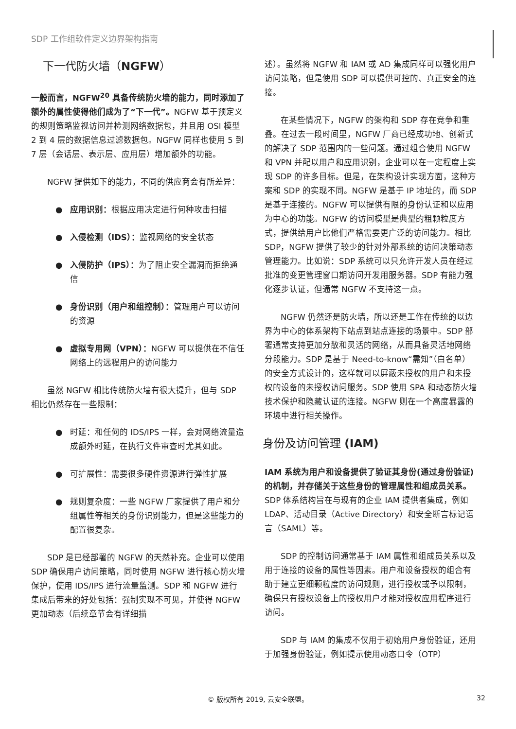SDP 工作组软件定义边界架构指南
下一代防火墙（NGFW）
一般而言，NGFW<sup>20</sup> 具备传统防火墙的能力，同时添加了额外的属性使得他们成为了“下一代”。NGFW 基于预定义的规则策略监视访问并检测网络数据包，并且用 OSI 模型 2 到 4 层的数据信息过滤数据包。NGFW 同样也使用 5 到 7 层（会话层、表示层、应用层）增加额外的功能。
NGFW 提供如下的能力，不同的供应商会有所差异：
● 应用识别：根据应用决定进行何种攻击扫描
● 入侵检测（IDS）：监视网络的安全状态
● 入侵防护（IPS）：为了阻止安全漏洞而拒绝通信
● 身份识别（用户和组控制）：管理用户可以访问的资源
● 虚拟专用网（VPN）：NGFW 可以提供在不信任网络上的远程用户的访问能力
虽然 NGFW 相比传统防火墙有很大提升，但与 SDP 相比仍然存在一些限制：
● 时延：和任何的 IDS/IPS 一样，会对网络流量造成额外时延，在执行文件审查时尤其如此。
● 可扩展性：需要很多硬件资源进行弹性扩展
● 规则复杂度：一些 NGFW 厂家提供了用户和分组属性等相关的身份识别能力，但是这些能力的配置很复杂。
SDP 是已经部署的 NGFW 的天然补充。企业可以使用 SDP 确保用户访问策略，同时使用 NGFW 进行核心防火墙保护，使用 IDS/IPS 进行流量监测。SDP 和 NGFW 进行集成后带来的好处包括：强制实现不可见，并使得 NGFW 更加动态（后续章节会有详细描
述）。虽然将 NGFW 和 IAM 或 AD 集成同样可以强化用户访问策略，但是使用 SDP 可以提供可控的、真正安全的连接。
在某些情况下，NGFW 的架构和 SDP 存在竞争和重叠。在过去一段时间里，NGFW 厂商已经成功地、创新式的解决了 SDP 范围内的一些问题。通过组合使用 NGFW 和 VPN 并配以用户和应用识别，企业可以在一定程度上实现 SDP 的许多目标。但是，在架构设计实现方面，这种方案和 SDP 的实现不同。NGFW 是基于 IP 地址的，而 SDP 是基于连接的。NGFW 可以提供有限的身份认证和以应用为中心的功能。NGFW 的访问模型是典型的粗颗粒度方式，提供给用户比他们严格需要更广泛的访问能力。相比 SDP，NGFW 提供了较少的针对外部系统的访问决策动态管理能力。比如说：SDP 系统可以只允许开发人员在经过批准的变更管理窗口期访问开发用服务器。SDP 有能力强化逐步认证，但通常 NGFW 不支持这一点。
NGFW 仍然还是防火墙，所以还是工作在传统的以边界为中心的体系架构下站点到站点连接的场景中。SDP 部署通常支持更加分散和灵活的网络，从而具备灵活地网络分段能力。SDP 是基于 Need-to-know“需知”（白名单）的安全方式设计的，这样就可以屏蔽未授权的用户和未授权的设备的未授权访问服务。SDP 使用 SPA 和动态防火墙技术保护和隐藏认证的连接。NGFW 则在一个高度暴露的环境中进行相关操作。
身份及访问管理 (IAM)
IAM 系统为用户和设备提供了验证其身份(通过身份验证)的机制，并存储关于这些身份的管理属性和组成员关系。SDP 体系结构旨在与现有的企业 IAM 提供者集成，例如 LDAP、活动目录（Active Directory）和安全断言标记语言（SAML）等。
SDP 的控制访问通常基于 IAM 属性和组成员关系以及用于连接的设备的属性等因素。用户和设备授权的组合有助于建立更细颗粒度的访问规则，进行授权或予以限制，确保只有授权设备上的授权用户才能对授权应用程序进行访问。
SDP 与 IAM 的集成不仅用于初始用户身份验证，还用于加强身份验证，例如提示使用动态口令（OTP）
© 版权所有 2019, 云安全联盟。 32